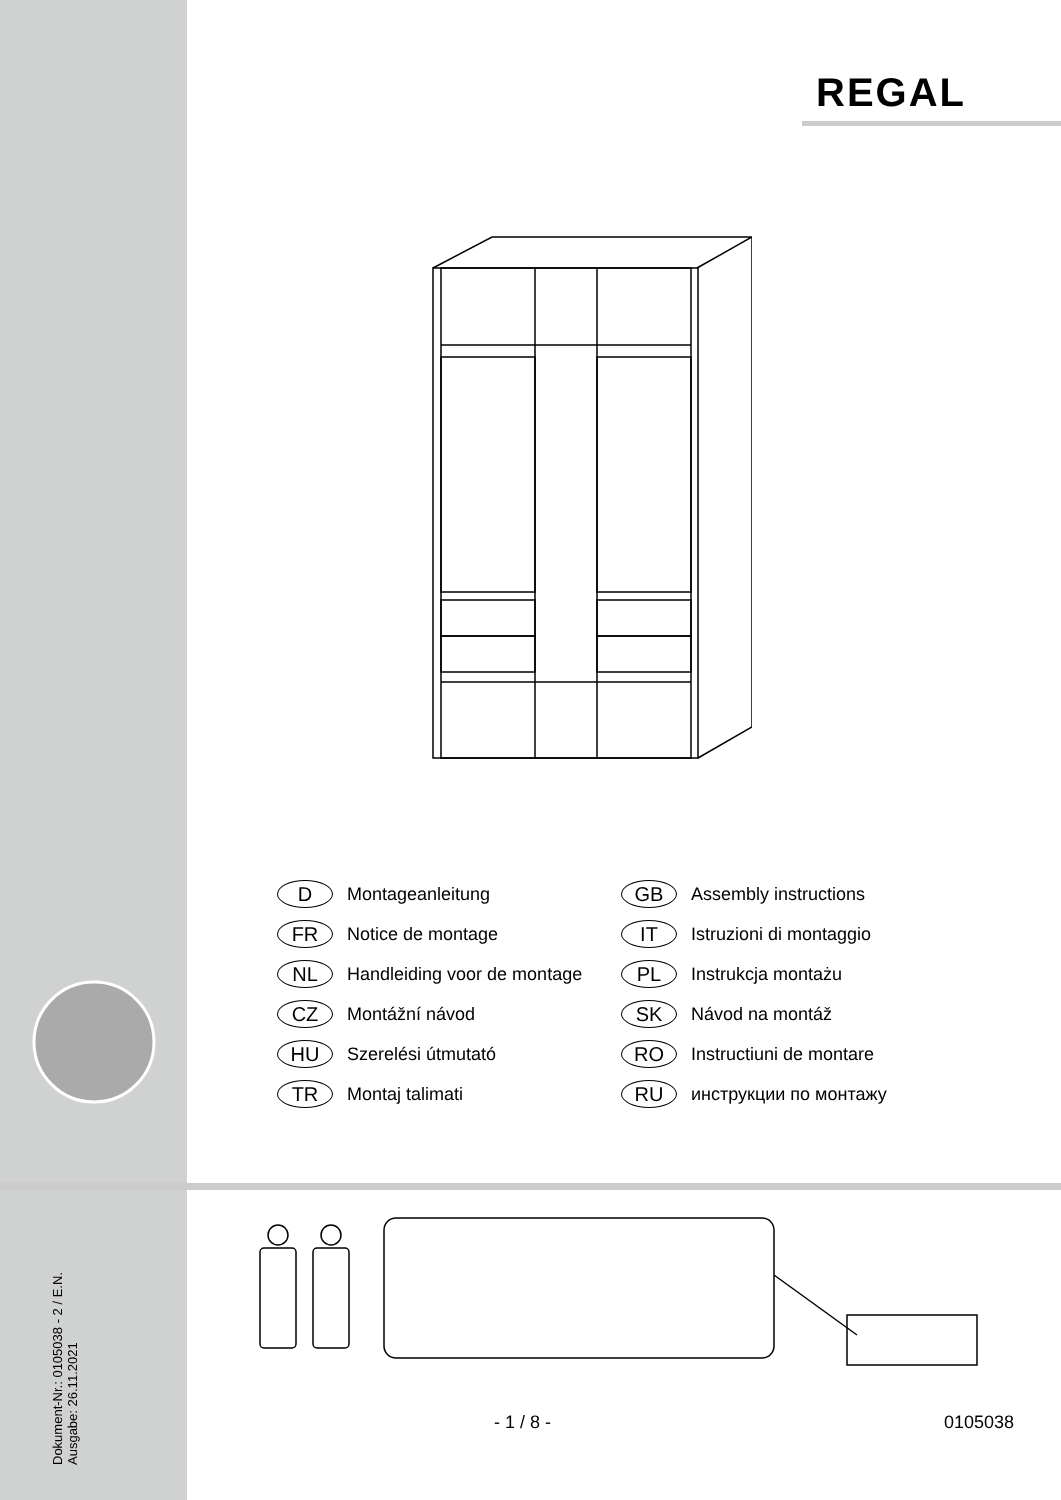REGAL
D Montageanleitung
GB Assembly instructions
FR Notice de montage
IT Istruzioni di montaggio
NL Handleiding voor de montage
PL Instrukcja montażu
CZ Montážní návod
SK Návod na montáž
HU Szerelési útmutató
RO Instructiuni de montare
TR Montaj talimati
RU инструкции по монтажу
Dokument-Nr.: 0105038 - 2 / E.N.
Ausgabe: 26.11.2021
- 1 / 8 - 0105038